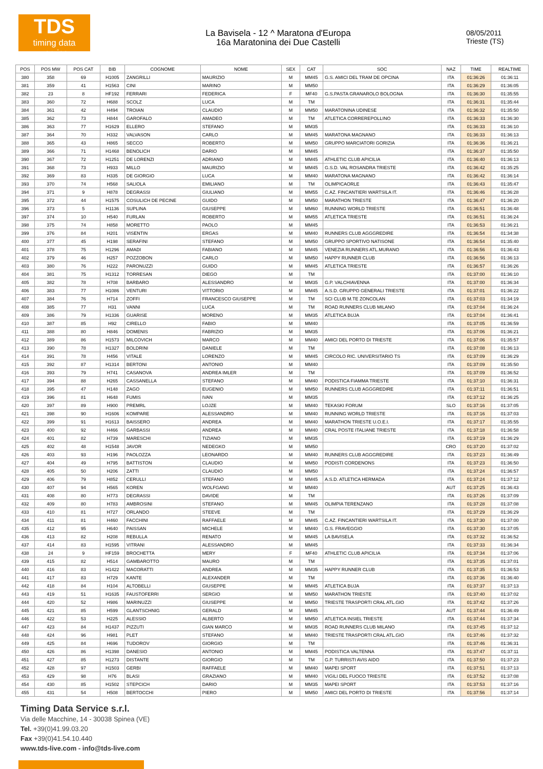TDS
timing data service
La Bavisela - 12 ^ Maratona d'Europa
16a Maratonina dei Due Castelli
08/05/2011
Trieste (TS)
| POS | POS MW | POS CAT | BIB | COGNOME | NOME | SEX | CAT | SOC | NAZ | TIME | REALTIME |
| --- | --- | --- | --- | --- | --- | --- | --- | --- | --- | --- | --- |
| 380 | 358 | 69 | H1005 | ZANGRILLI | MAURIZIO | M | MM45 | G.S. AMICI DEL TRAM DE OPCINA | ITA | 01:36:26 | 01:36:11 |
| 381 | 359 | 41 | H1563 | CINI | MARINO | M | MM50 | | ITA | 01:36:29 | 01:36:05 |
| 382 | 23 | 8 | HF192 | FERRARI | FEDERICA | F | MF40 | G.S.PASTA GRANAROLO BOLOGNA | ITA | 01:36:30 | 01:35:55 |
| 383 | 360 | 72 | H688 | SCOLZ | LUCA | M | TM | | ITA | 01:36:31 | 01:35:44 |
| 384 | 361 | 42 | H494 | TROIAN | CLAUDIO | M | MM50 | MARATONINA UDINESE | ITA | 01:36:32 | 01:35:50 |
| 385 | 362 | 73 | H844 | GAROFALO | AMADEO | M | TM | ATLETICA CORREREPOLLINO | ITA | 01:36:33 | 01:36:30 |
| 386 | 363 | 77 | H1629 | ELLERO | STEFANO | M | MM35 | | ITA | 01:36:33 | 01:36:10 |
| 387 | 364 | 70 | H332 | VALVASON | CARLO | M | MM45 | MARATONA MAGNANO | ITA | 01:36:33 | 01:36:13 |
| 388 | 365 | 43 | H865 | SECCO | ROBERTO | M | MM50 | GRUPPO MARCIATORI GORIZIA | ITA | 01:36:36 | 01:36:21 |
| 389 | 366 | 71 | H1468 | BENOLICH | DARIO | M | MM45 | | ITA | 01:36:37 | 01:35:50 |
| 390 | 367 | 72 | H1251 | DE LORENZI | ADRIANO | M | MM45 | ATHLETIC CLUB APICILIA | ITA | 01:36:40 | 01:36:13 |
| 391 | 368 | 73 | H933 | MILLO | MAURIZIO | M | MM45 | G.S.D. VAL ROSANDRA TRIESTE | ITA | 01:36:42 | 01:35:25 |
| 392 | 369 | 83 | H335 | DE GIORGIO | LUCA | M | MM40 | MARATONA MAGNANO | ITA | 01:36:42 | 01:36:14 |
| 393 | 370 | 74 | H568 | SALIOLA | EMILIANO | M | TM | OLIMPICAORLE | ITA | 01:36:43 | 01:35:47 |
| 394 | 371 | 9 | H878 | DEGRASSI | GIULIANO | M | MM55 | C.AZ. FINCANTIERI WARTSILA IT. | ITA | 01:36:46 | 01:36:28 |
| 395 | 372 | 44 | H1575 | COSULICH DE PECINE | GUIDO | M | MM50 | MARATHON TRIESTE | ITA | 01:36:47 | 01:36:20 |
| 396 | 373 | 5 | H1136 | SUPLINA | GIUSEPPE | M | MM60 | RUNNING WORLD TRIESTE | ITA | 01:36:51 | 01:36:48 |
| 397 | 374 | 10 | H540 | FURLAN | ROBERTO | M | MM55 | ATLETICA TRIESTE | ITA | 01:36:51 | 01:36:24 |
| 398 | 375 | 74 | H858 | MORETTO | PAOLO | M | MM45 | | ITA | 01:36:53 | 01:36:21 |
| 399 | 376 | 84 | H201 | VISENTIN | ERGAS | M | MM40 | RUNNERS CLUB AGGGREDIRE | ITA | 01:36:54 | 01:34:38 |
| 400 | 377 | 45 | H198 | SERAFINI | STEFANO | M | MM50 | GRUPPO SPORTIVO NATISONE | ITA | 01:36:54 | 01:35:40 |
| 401 | 378 | 75 | H1296 | AMADI | FABIANO | M | MM45 | VENEZIA RUNNERS ATL.MURANO | ITA | 01:36:56 | 01:36:43 |
| 402 | 379 | 46 | H257 | POZZOBON | CARLO | M | MM50 | HAPPY RUNNER CLUB | ITA | 01:36:56 | 01:36:13 |
| 403 | 380 | 76 | H222 | PARONUZZI | GUIDO | M | MM45 | ATLETICA TRIESTE | ITA | 01:36:57 | 01:36:26 |
| 404 | 381 | 75 | H1312 | TORRESAN | DIEGO | M | TM | | ITA | 01:37:00 | 01:36:10 |
| 405 | 382 | 78 | H708 | BARBARO | ALESSANDRO | M | MM35 | G.P. VALCHIAVENNA | ITA | 01:37:00 | 01:36:34 |
| 406 | 383 | 77 | H1086 | VENTURI | VITTORIO | M | MM45 | A.S.D. GRUPPO GENERALI TRIESTE | ITA | 01:37:01 | 01:36:22 |
| 407 | 384 | 76 | H714 | ZOFFI | FRANCESCO GIUSEPPE | M | TM | SCI CLUB M.TE ZONCOLAN | ITA | 01:37:03 | 01:34:19 |
| 408 | 385 | 77 | H31 | VANNI | LUCA | M | TM | ROAD RUNNERS CLUB MILANO | ITA | 01:37:04 | 01:36:24 |
| 409 | 386 | 79 | H1336 | GUARISE | MORENO | M | MM35 | ATLETICA BUJA | ITA | 01:37:04 | 01:36:41 |
| 410 | 387 | 85 | H92 | CIRELLO | FABIO | M | MM40 | | ITA | 01:37:05 | 01:36:59 |
| 411 | 388 | 80 | H846 | DOMENIS | FABRIZIO | M | MM35 | | ITA | 01:37:06 | 01:36:21 |
| 412 | 389 | 86 | H1573 | MILCOVICH | MARCO | M | MM40 | AMICI DEL PORTO DI TRIESTE | ITA | 01:37:06 | 01:35:57 |
| 413 | 390 | 78 | H1327 | BOLDRINI | DANIELE | M | TM | | ITA | 01:37:08 | 01:36:13 |
| 414 | 391 | 78 | H456 | VITALE | LORENZO | M | MM45 | CIRCOLO RIC. UNIVERSITARIO TS | ITA | 01:37:09 | 01:36:29 |
| 415 | 392 | 87 | H1314 | BERTONI | ANTONIO | M | MM40 | | ITA | 01:37:09 | 01:35:50 |
| 416 | 393 | 79 | H741 | CASANOVA | ANDREA IMLER | M | TM | | ITA | 01:37:09 | 01:36:52 |
| 417 | 394 | 88 | H265 | CASSANELLA | STEFANO | M | MM40 | PODISTICA FIAMMA TRIESTE | ITA | 01:37:10 | 01:36:31 |
| 418 | 395 | 47 | H148 | ZAGO | EUGENIO | M | MM50 | RUNNERS CLUB AGGGREDIRE | ITA | 01:37:11 | 01:36:51 |
| 419 | 396 | 81 | H648 | FUMIS | IVAN | M | MM35 | | ITA | 01:37:12 | 01:36:25 |
| 420 | 397 | 89 | H900 | PREMRL | LOJZE | M | MM40 | TEKASKI FORUM | SLO | 01:37:16 | 01:37:05 |
| 421 | 398 | 90 | H1606 | KOMPARE | ALESSANDRO | M | MM40 | RUNNING WORLD TRIESTE | ITA | 01:37:16 | 01:37:03 |
| 422 | 399 | 91 | H1613 | BAISSERO | ANDREA | M | MM40 | MARATHON TRIESTE U.O.E.I. | ITA | 01:37:17 | 01:35:55 |
| 423 | 400 | 92 | H466 | GARBASSI | ANDREA | M | MM40 | CRAL POSTE ITALIANE TRIESTE | ITA | 01:37:18 | 01:36:58 |
| 424 | 401 | 82 | H739 | MARESCHI | TIZIANO | M | MM35 | | ITA | 01:37:19 | 01:36:29 |
| 425 | 402 | 48 | H1548 | JAVOR | NEDEGKO | M | MM50 | | CRO | 01:37:20 | 01:37:02 |
| 426 | 403 | 93 | H196 | PAOLOZZA | LEONARDO | M | MM40 | RUNNERS CLUB AGGGREDIRE | ITA | 01:37:23 | 01:36:49 |
| 427 | 404 | 49 | H795 | BATTISTON | CLAUDIO | M | MM50 | PODISTI CORDENONS | ITA | 01:37:23 | 01:36:50 |
| 428 | 405 | 50 | H206 | ZATTI | CLAUDIO | M | MM50 | | ITA | 01:37:24 | 01:36:57 |
| 429 | 406 | 79 | H852 | CERULLI | STEFANO | M | MM45 | A.S.D. ATLETICA HERMADA | ITA | 01:37:24 | 01:37:12 |
| 430 | 407 | 94 | H565 | KOREN | WOLFGANG | M | MM40 | | AUT | 01:37:25 | 01:36:43 |
| 431 | 408 | 80 | H773 | DEGRASSI | DAVIDE | M | TM | | ITA | 01:37:26 | 01:37:09 |
| 432 | 409 | 80 | H783 | AMBROSINI | STEFANO | M | MM45 | OLIMPIA TERENZANO | ITA | 01:37:28 | 01:37:08 |
| 433 | 410 | 81 | H727 | ORLANDO | STEEVE | M | TM | | ITA | 01:37:29 | 01:36:29 |
| 434 | 411 | 81 | H460 | FACCHINI | RAFFAELE | M | MM45 | C.AZ. FINCANTIERI WARTSILA IT. | ITA | 01:37:30 | 01:37:00 |
| 435 | 412 | 95 | H640 | PAISSAN | MICHELE | M | MM40 | G.S. FRAVEGGIO | ITA | 01:37:30 | 01:37:05 |
| 436 | 413 | 82 | H208 | REBULLA | RENATO | M | MM45 | LA BAVISELA | ITA | 01:37:32 | 01:36:52 |
| 437 | 414 | 83 | H1595 | VITRANI | ALESSANDRO | M | MM45 | | ITA | 01:37:33 | 01:36:34 |
| 438 | 24 | 9 | HF159 | BROCHETTA | MERY | F | MF40 | ATHLETIC CLUB APICILIA | ITA | 01:37:34 | 01:37:06 |
| 439 | 415 | 82 | H514 | GAMBAROTTO | MAURO | M | TM | | ITA | 01:37:35 | 01:37:01 |
| 440 | 416 | 83 | H1422 | MACORATTI | ANDREA | M | MM35 | HAPPY RUNNER CLUB | ITA | 01:37:35 | 01:36:53 |
| 441 | 417 | 83 | H729 | KANTE | ALEXANDER | M | TM | | ITA | 01:37:36 | 01:36:40 |
| 442 | 418 | 84 | H104 | ALTOBELLI | GIUSEPPE | M | MM45 | ATLETICA BUJA | ITA | 01:37:37 | 01:37:13 |
| 443 | 419 | 51 | H1635 | FAUSTOFERRI | SERGIO | M | MM50 | MARATHON TRIESTE | ITA | 01:37:40 | 01:37:02 |
| 444 | 420 | 52 | H986 | MARINUZZI | GIUSEPPE | M | MM50 | TRIESTE TRASPORTI CRAL ATL.GIO | ITA | 01:37:42 | 01:37:26 |
| 445 | 421 | 85 | H599 | GLANTSCHNIG | GERALD | M | MM45 | | AUT | 01:37:44 | 01:36:49 |
| 446 | 422 | 53 | H225 | ALESSIO | ALBERTO | M | MM50 | ATLETICA INSIEL TRIESTE | ITA | 01:37:44 | 01:37:34 |
| 447 | 423 | 84 | H1437 | PIZZUTI | GIAN MARCO | M | MM35 | ROAD RUNNERS CLUB MILANO | ITA | 01:37:45 | 01:37:12 |
| 448 | 424 | 96 | H981 | PLET | STEFANO | M | MM40 | TRIESTE TRASPORTI CRAL ATL.GIO | ITA | 01:37:46 | 01:37:32 |
| 449 | 425 | 84 | H696 | TUDOROV | GIORGIO | M | TM | | ITA | 01:37:46 | 01:36:31 |
| 450 | 426 | 86 | H1398 | DANESIO | ANTONIO | M | MM45 | PODISTICA VALTENNA | ITA | 01:37:47 | 01:37:11 |
| 451 | 427 | 85 | H1273 | DISTANTE | GIORGIO | M | TM | G.P. TURRISTI AVIS AIDO | ITA | 01:37:50 | 01:37:23 |
| 452 | 428 | 97 | H1503 | GERBI | RAFFAELE | M | MM40 | MAPEI SPORT | ITA | 01:37:51 | 01:37:13 |
| 453 | 429 | 98 | H76 | BLASI | GRAZIANO | M | MM40 | VIGILI DEL FUOCO TRIESTE | ITA | 01:37:52 | 01:37:08 |
| 454 | 430 | 85 | H1502 | STEPCICH | DARIO | M | MM35 | MAPEI SPORT | ITA | 01:37:53 | 01:37:16 |
| 455 | 431 | 54 | H508 | BERTOCCHI | PIERO | M | MM50 | AMICI DEL PORTO DI TRIESTE | ITA | 01:37:56 | 01:37:14 |
Timing Data Service s.r.l.
Via delle Macchine, 14 - 30038 Spinea (VE)
Tel. +39(0)41.99.03.20
Fax +39(0)41.54.10.440
www.tds-live.com - info@tds-live.com